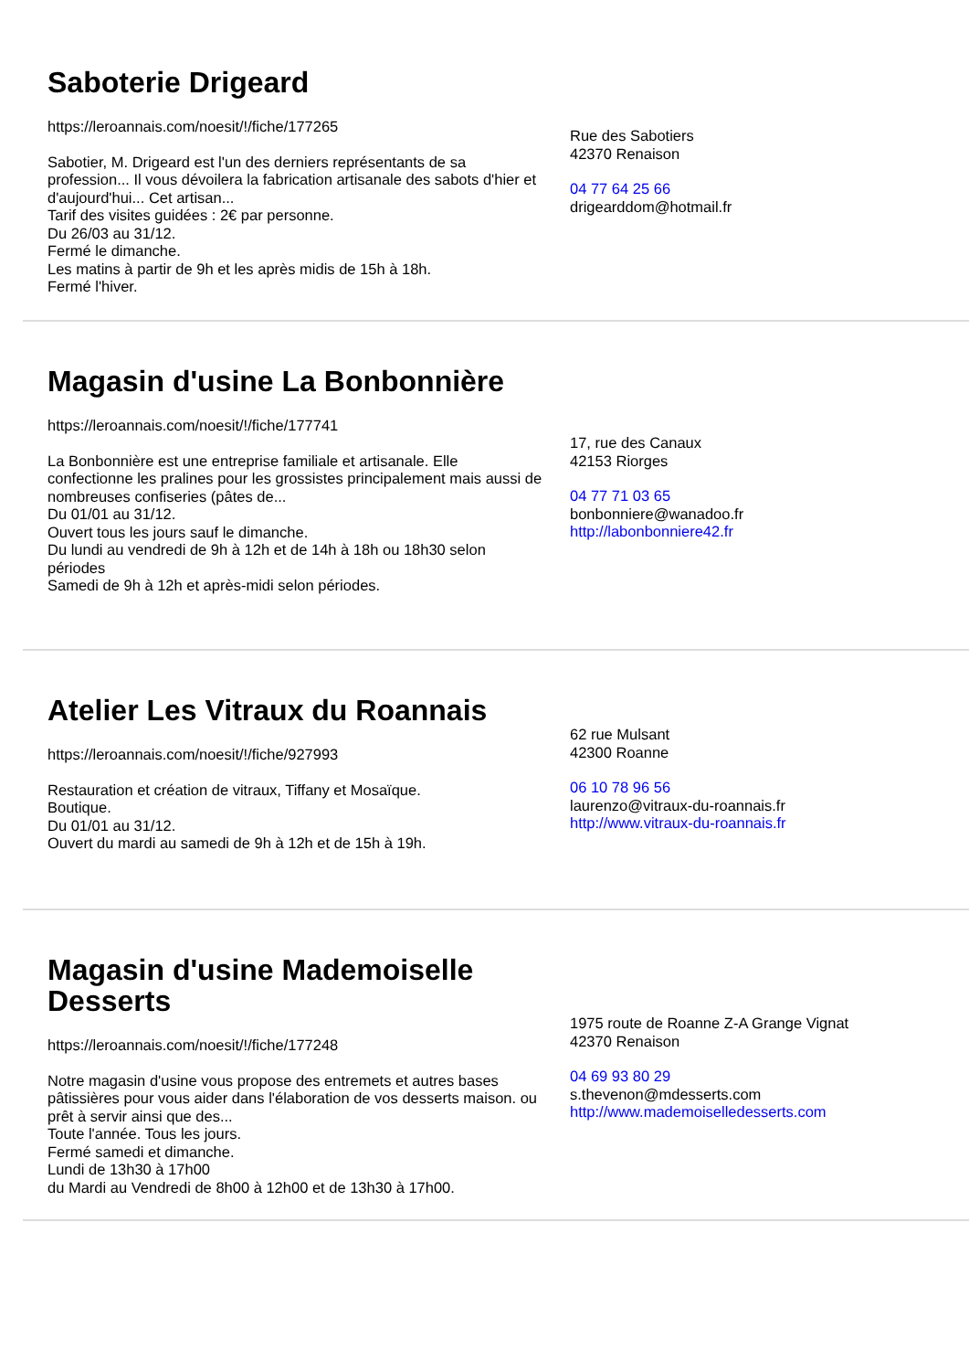Saboterie Drigeard
https://leroannais.com/noesit/!/fiche/177265
Sabotier, M. Drigeard est l'un des derniers représentants de sa profession... Il vous dévoilera la fabrication artisanale des sabots d'hier et d'aujourd'hui... Cet artisan...
Tarif des visites guidées : 2€ par personne.
Du 26/03 au 31/12.
Fermé le dimanche.
Les matins à partir de 9h et les après midis de 15h à 18h.
Fermé l'hiver.
Rue des Sabotiers
42370 Renaison
04 77 64 25 66
drigearddom@hotmail.fr
Magasin d'usine La Bonbonnière
https://leroannais.com/noesit/!/fiche/177741
La Bonbonnière est une entreprise familiale et artisanale. Elle confectionne les pralines pour les grossistes principalement mais aussi de nombreuses confiseries (pâtes de...
Du 01/01 au 31/12.
Ouvert tous les jours sauf le dimanche.
Du lundi au vendredi de 9h à 12h et de 14h à 18h ou 18h30 selon périodes
Samedi de 9h à 12h et après-midi selon périodes.
17, rue des Canaux
42153 Riorges
04 77 71 03 65
bonbonniere@wanadoo.fr
http://labonbonniere42.fr
Atelier Les Vitraux du Roannais
https://leroannais.com/noesit/!/fiche/927993
Restauration et création de vitraux, Tiffany et Mosaïque.
Boutique.
Du 01/01 au 31/12.
Ouvert du mardi au samedi de 9h à 12h et de 15h à 19h.
62 rue Mulsant
42300 Roanne
06 10 78 96 56
laurenzo@vitraux-du-roannais.fr
http://www.vitraux-du-roannais.fr
Magasin d'usine Mademoiselle Desserts
https://leroannais.com/noesit/!/fiche/177248
Notre magasin d'usine vous propose des entremets et autres bases pâtissières pour vous aider dans l'élaboration de vos desserts maison. ou prêt à servir ainsi que des...
Toute l'année. Tous les jours.
Fermé samedi et dimanche.
Lundi de 13h30 à 17h00
du Mardi au Vendredi de 8h00 à 12h00 et de 13h30 à 17h00.
1975 route de Roanne Z-A Grange Vignat
42370 Renaison
04 69 93 80 29
s.thevenon@mdesserts.com
http://www.mademoiselledesserts.com